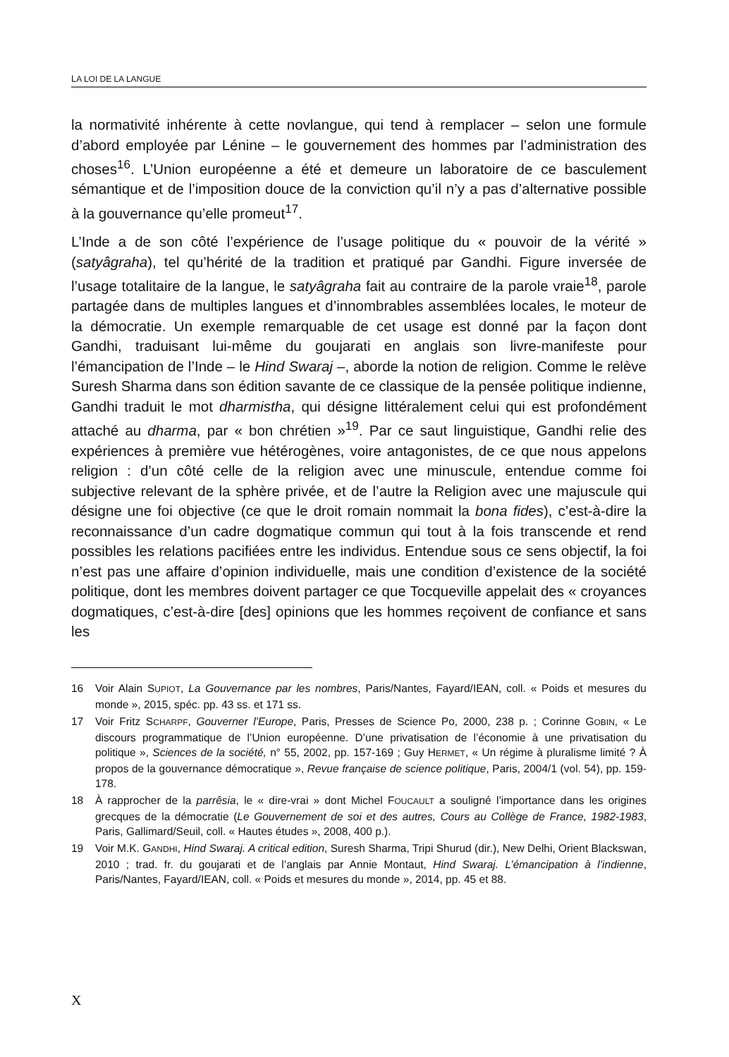LA LOI DE LA LANGUE
la normativité inhérente à cette novlangue, qui tend à remplacer – selon une formule d’abord employée par Lénine – le gouvernement des hommes par l’administration des choses<sup>16</sup>. L’Union européenne a été et demeure un laboratoire de ce basculement sémantique et de l’imposition douce de la conviction qu’il n’y a pas d’alternative possible à la gouvernance qu’elle promeut<sup>17</sup>.
L’Inde a de son côté l’expérience de l’usage politique du « pouvoir de la vérité » (satyâgraha), tel qu’hérité de la tradition et pratiqué par Gandhi. Figure inversée de l’usage totalitaire de la langue, le satyâgraha fait au contraire de la parole vraie<sup>18</sup>, parole partagée dans de multiples langues et d’innombrables assemblées locales, le moteur de la démocratie. Un exemple remarquable de cet usage est donné par la façon dont Gandhi, traduisant lui-même du goujarati en anglais son livre-manifeste pour l’émancipation de l’Inde – le Hind Swaraj –, aborde la notion de religion. Comme le relève Suresh Sharma dans son édition savante de ce classique de la pensée politique indienne, Gandhi traduit le mot dharmistha, qui désigne littéralement celui qui est profondément attaché au dharma, par « bon chrétien »<sup>19</sup>. Par ce saut linguistique, Gandhi relie des expériences à première vue hétérogènes, voire antagonistes, de ce que nous appelons religion : d’un côté celle de la religion avec une minuscule, entendue comme foi subjective relevant de la sphère privée, et de l’autre la Religion avec une majuscule qui désigne une foi objective (ce que le droit romain nommait la bona fides), c’est-à-dire la reconnaissance d’un cadre dogmatique commun qui tout à la fois transcende et rend possibles les relations pacifiées entre les individus. Entendue sous ce sens objectif, la foi n’est pas une affaire d’opinion individuelle, mais une condition d’existence de la société politique, dont les membres doivent partager ce que Tocqueville appelait des « croyances dogmatiques, c’est-à-dire [des] opinions que les hommes reçoivent de confiance et sans les
16 Voir Alain SUPIOT, La Gouvernance par les nombres, Paris/Nantes, Fayard/IEAN, coll. « Poids et mesures du monde », 2015, spéc. pp. 43 ss. et 171 ss.
17 Voir Fritz SCHARPF, Gouverner l’Europe, Paris, Presses de Science Po, 2000, 238 p. ; Corinne GOBIN, « Le discours programmatique de l’Union européenne. D’une privatisation de l’économie à une privatisation du politique », Sciences de la société, n° 55, 2002, pp. 157-169 ; Guy HERMET, « Un régime à pluralisme limité ? À propos de la gouvernance démocratique », Revue française de science politique, Paris, 2004/1 (vol. 54), pp. 159-178.
18 À rapprocher de la parrêsia, le « dire-vrai » dont Michel FOUCAULT a souligné l’importance dans les origines grecques de la démocratie (Le Gouvernement de soi et des autres, Cours au Collège de France, 1982-1983, Paris, Gallimard/Seuil, coll. « Hautes études », 2008, 400 p.).
19 Voir M.K. GANDHI, Hind Swaraj. A critical edition, Suresh Sharma, Tripi Shurud (dir.), New Delhi, Orient Blackswan, 2010 ; trad. fr. du goujarati et de l’anglais par Annie Montaut, Hind Swaraj. L’émancipation à l’indienne, Paris/Nantes, Fayard/IEAN, coll. « Poids et mesures du monde », 2014, pp. 45 et 88.
X